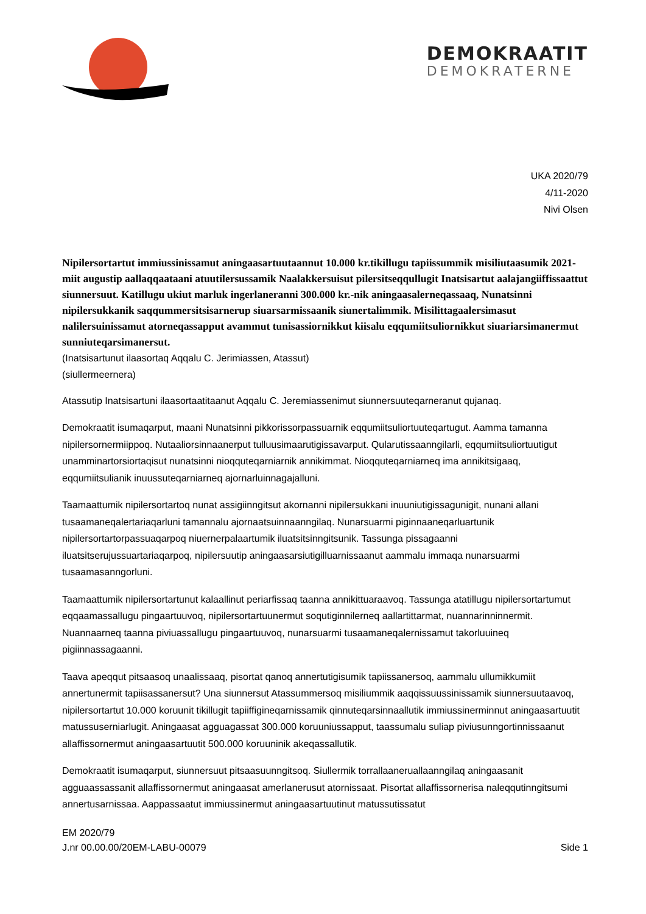DEMOKRAATIT
DEMOKRATERNE
UKA 2020/79
4/11-2020
Nivi Olsen
Nipilersortartut immiussinissamut aningaasartuutaannut 10.000 kr.tikillugu tapiissummik misiliutaasumik 2021-miit augustip aallaqqaataani atuutilersussamik Naalakkersuisut pilersitseqqullugit Inatsisartut aalajangiiffissaattut siunnersuut. Katillugu ukiut marluk ingerlaneranni 300.000 kr.-nik aningaasalerneqassaaq, Nunatsinni nipilersukkanik saqqummersitsisarnerup siuarsarmissaanik siunertalimmik. Misilittagaalersimasut nalilersuinissamut atorneqassapput avammut tunisassiornikkut kiisalu eqqumiitsuliornikkut siuariarsimanermut sunniuteqarsimanersut.
(Inatsisartunut ilaasortaq Aqqalu C. Jerimiassen, Atassut)
(siullermeernera)
Atassutip Inatsisartuni ilaasortaatitaanut Aqqalu C. Jeremiassenimut siunnersuuteqarneranut qujanaq.
Demokraatit isumaqarput, maani Nunatsinni pikkorissorpassuarnik eqqumiitsuliortuuteqartugut. Aamma tamanna nipilersornermiippoq. Nutaaliorsinnaanerput tulluusimaarutigissavarput. Qularutissaanngilarli, eqqumiitsuliortuutigut unamminartorsiortaqisut nunatsinni nioqquteqarniarnik annikimmat. Nioqquteqarniarneq ima annikitsigaaq, eqqumiitsulianik inuussuteqarniarneq ajornarluinnagajalluni.
Taamaattumik nipilersortartoq nunat assigiinngitsut akornanni nipilersukkani inuuniutigissagunigit, nunani allani tusaamaneqalertariaqarluni tamannalu ajornaatsuinnaanngilaq. Nunarsuarmi piginnaaneqarluartunik nipilersortartorpassuaqarpoq niuernerpalaartumik iluatsitsinngitsunik. Tassunga pissagaanni iluatsitserujussuartariaqarpoq, nipilersuutip aningaasarsiutigilluarnissaanut aammalu immaqa nunarsuarmi tusaamasanngorluni.
Taamaattumik nipilersortartunut kalaallinut periarfissaq taanna annikittuaraavoq. Tassunga atatillugu nipilersortartumut eqqaamassallugu pingaartuuvoq, nipilersortartuunermut soqutiginnilerneq aallartittarmat, nuannarinninnermit. Nuannaarneq taanna piviuassallugu pingaartuuvoq, nunarsuarmi tusaamaneqalernissamut takorluuineq pigiinnassagaanni.
Taava apeqqut pitsaasoq unaalissaaq, pisortat qanoq annertutigisumik tapiissanersoq, aammalu ullumikkumiit annertunermit tapiisassanersut? Una siunnersut Atassummersoq misiliummik aaqqissuussinissamik siunnersuutaavoq, nipilersortartut 10.000 koruunit tikillugit tapiiffigineqarnissamik qinnuteqarsinnaallutik immiussinerminnut aningaasartuutit matussuserniarlugit. Aningaasat agguagassat 300.000 koruuniussapput, taassumalu suliap piviusunngortinnissaanut allaffissornermut aningaasartuutit 500.000 koruuninik akeqassallutik.
Demokraatit isumaqarput, siunnersuut pitsaasuunngitsoq. Siullermik torrallaaneruallaanngilaq aningaasanit agguaassassanit allaffissornermut aningaasat amerlanerusut atornissaat. Pisortat allaffissornerisa naleqqutinngitsumi annertusarnissaa. Aappassaatut immiussinermut aningaasartuutinut matussutissatut
EM 2020/79
J.nr 00.00.00/20EM-LABU-00079
Side 1